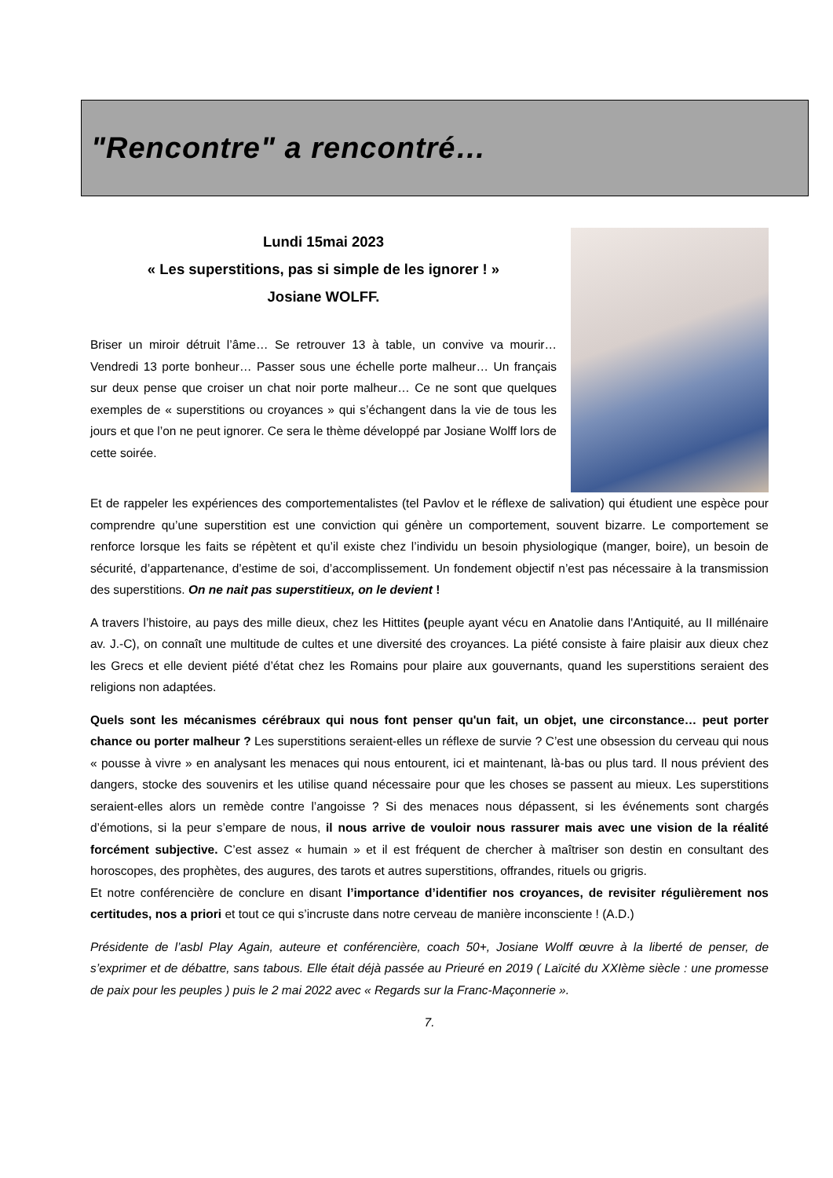"Rencontre" a rencontré…
Lundi 15mai 2023
« Les superstitions, pas si simple de les ignorer ! »
Josiane WOLFF.
Briser un miroir détruit l’âme… Se retrouver 13 à table, un convive va mourir… Vendredi 13 porte bonheur… Passer sous une échelle porte malheur… Un français sur deux pense que croiser un chat noir porte malheur… Ce ne sont que quelques exemples de « superstitions ou croyances » qui s’échangent dans la vie de tous les jours et que l’on ne peut ignorer. Ce sera le thème développé par Josiane Wolff lors de cette soirée.
Et de rappeler les expériences des comportementalistes (tel Pavlov et le réflexe de salivation) qui étudient une espèce pour comprendre qu’une superstition est une conviction qui génère un comportement, souvent bizarre. Le comportement se renforce lorsque les faits se répètent et qu’il existe chez l’individu un besoin physiologique (manger, boire), un besoin de sécurité, d’appartenance, d’estime de soi, d’accomplissement. Un fondement objectif n’est pas nécessaire à la transmission des superstitions. On ne nait pas superstitieux, on le devient !
A travers l’histoire, au pays des mille dieux, chez les Hittites (peuple ayant vécu en Anatolie dans l'Antiquité, au II millénaire av. J.-C), on connaît une multitude de cultes et une diversité des croyances. La piété consiste à faire plaisir aux dieux chez les Grecs et elle devient piété d’état chez les Romains pour plaire aux gouvernants, quand les superstitions seraient des religions non adaptées.
Quels sont les mécanismes cérébraux qui nous font penser qu'un fait, un objet, une circonstance… peut porter chance ou porter malheur ? Les superstitions seraient-elles un réflexe de survie ? C’est une obsession du cerveau qui nous « pousse à vivre » en analysant les menaces qui nous entourent, ici et maintenant, là-bas ou plus tard. Il nous prévient des dangers, stocke des souvenirs et les utilise quand nécessaire pour que les choses se passent au mieux. Les superstitions seraient-elles alors un remède contre l’angoisse ? Si des menaces nous dépassent, si les événements sont chargés d’émotions, si la peur s’empare de nous, il nous arrive de vouloir nous rassurer mais avec une vision de la réalité forcément subjective. C’est assez « humain » et il est fréquent de chercher à maîtriser son destin en consultant des horoscopes, des prophètes, des augures, des tarots et autres superstitions, offrandes, rituels ou grigris.
Et notre conférencière de conclure en disant l’importance d’identifier nos croyances, de revisiter régulièrement nos certitudes, nos a priori et tout ce qui s’incruste dans notre cerveau de manière inconsciente ! (A.D.)
Présidente de l’asbl Play Again, auteure et conférencière, coach 50+, Josiane Wolff œuvre à la liberté de penser, de s’exprimer et de débattre, sans tabous. Elle était déjà passée au Prieuré en 2019 ( Laïcité du XXIème siècle : une promesse de paix pour les peuples ) puis le 2 mai 2022 avec « Regards sur la Franc-Maçonnerie ».
7.